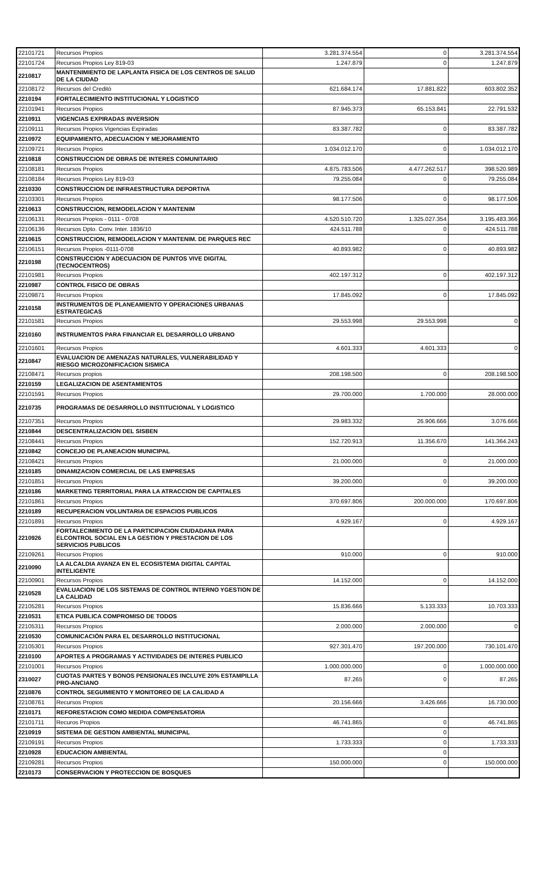| 22101721 | Recursos Propios | 3.281.374.554 | 0 | 3.281.374.554 |
| 22101724 | Recursos Propios Ley 819-03 | 1.247.879 | 0 | 1.247.879 |
| 2210817 | MANTENIMIENTO DE LAPLANTA FISICA DE LOS CENTROS DE SALUD DE LA CIUDAD | | | |
| 22108172 | Recursos del Creditó | 621.684.174 | 17.881.822 | 603.802.352 |
| 2210194 | FORTALECIMIENTO INSTITUCIONAL Y LOGISTICO | | | |
| 22101941 | Recursos Propios | 87.945.373 | 65.153.841 | 22.791.532 |
| 2210911 | VIGENCIAS EXPIRADAS INVERSION | | | |
| 22109111 | Recursos Propios Vigencias Expiradas | 83.387.782 | 0 | 83.387.782 |
| 2210972 | EQUIPAMIENTO, ADECUACION Y MEJORAMIENTO | | | |
| 22109721 | Recursos Propios | 1.034.012.170 | 0 | 1.034.012.170 |
| 2210818 | CONSTRUCCION DE OBRAS DE INTERES COMUNITARIO | | | |
| 22108181 | Recursos Propios | 4.875.783.506 | 4.477.262.517 | 398.520.989 |
| 22108184 | Recursos Propios Ley 819-03 | 79.255.084 | 0 | 79.255.084 |
| 2210330 | CONSTRUCCION DE INFRAESTRUCTURA DEPORTIVA | | | |
| 22103301 | Recursos Propios | 98.177.506 | 0 | 98.177.506 |
| 2210613 | CONSTRUCCION, REMODELACION Y MANTENIM | | | |
| 22106131 | Recursos Propios - 0111 - 0708 | 4.520.510.720 | 1.325.027.354 | 3.195.483.366 |
| 22106136 | Recursos Dpto. Conv. Inter. 1836/10 | 424.511.788 | 0 | 424.511.788 |
| 2210615 | CONSTRUCCION, REMODELACION Y MANTENIM. DE PARQUES REC | | | |
| 22106151 | Recursos Propios -0111-0708 | 40.893.982 | 0 | 40.893.982 |
| 2210198 | CONSTRUCCION Y ADECUACION DE PUNTOS VIVE DIGITAL (TECNOCENTROS) | | | |
| 22101981 | Recursos Propios | 402.197.312 | 0 | 402.197.312 |
| 2210987 | CONTROL FISICO DE OBRAS | | | |
| 22109871 | Recursos Propios | 17.845.092 | 0 | 17.845.092 |
| 2210158 | INSTRUMENTOS DE PLANEAMIENTO Y OPERACIONES URBANAS ESTRATEGICAS | | | |
| 22101581 | Recursos Propios | 29.553.998 | 29.553.998 | 0 |
| 2210160 | INSTRUMENTOS PARA FINANCIAR EL DESARROLLO URBANO | | | |
| 22101601 | Recursos Propios | 4.601.333 | 4.601.333 | 0 |
| 2210847 | EVALUACION DE AMENAZAS NATURALES, VULNERABILIDAD Y RIESGO MICROZONIFICACION SISMICA | | | |
| 22108471 | Recursos propios | 208.198.500 | 0 | 208.198.500 |
| 2210159 | LEGALIZACION DE ASENTAMIENTOS | | | |
| 22101591 | Recursos Propios | 29.700.000 | 1.700.000 | 28.000.000 |
| 2210735 | PROGRAMAS DE DESARROLLO INSTITUCIONAL Y LOGISTICO | | | |
| 22107351 | Recursos Propios | 29.983.332 | 26.906.666 | 3.076.666 |
| 2210844 | DESCENTRALIZACION DEL SISBEN | | | |
| 22108441 | Recursos Propios | 152.720.913 | 11.356.670 | 141.364.243 |
| 2210842 | CONCEJO DE PLANEACION MUNICIPAL | | | |
| 22108421 | Recursos Propios | 21.000.000 | 0 | 21.000.000 |
| 2210185 | DINAMIZACION COMERCIAL DE LAS EMPRESAS | | | |
| 22101851 | Recursos Propios | 39.200.000 | 0 | 39.200.000 |
| 2210186 | MARKETING TERRITORIAL PARA LA ATRACCION DE CAPITALES | | | |
| 22101861 | Recursos Propios | 370.697.806 | 200.000.000 | 170.697.806 |
| 2210189 | RECUPERACION VOLUNTARIA DE ESPACIOS PUBLICOS | | | |
| 22101891 | Recursos Propios | 4.929.167 | 0 | 4.929.167 |
| 2210926 | FORTALECIMIENTO DE LA PARTICIPACION CIUDADANA PARA ELCONTROL SOCIAL EN LA GESTION Y PRESTACION DE LOS SERVICIOS PUBLICOS | | | |
| 22109261 | Recursos Propios | 910.000 | 0 | 910.000 |
| 2210090 | LA ALCALDIA AVANZA EN EL ECOSISTEMA DIGITAL CAPITAL INTELIGENTE | | | |
| 22100901 | Recursos Propios | 14.152.000 | 0 | 14.152.000 |
| 2210528 | EVALUACION DE LOS SISTEMAS DE CONTROL INTERNO YGESTION DE LA CALIDAD | | | |
| 22105281 | Recursos Propios | 15.836.666 | 5.133.333 | 10.703.333 |
| 2210531 | ETICA PUBLICA COMPROMISO DE TODOS | | | |
| 22105311 | Recursos Propios | 2.000.000 | 2.000.000 | 0 |
| 2210530 | COMUNICACIÓN PARA EL DESARROLLO INSTITUCIONAL | | | |
| 22105301 | Recursos Propios | 927.301.470 | 197.200.000 | 730.101.470 |
| 2210100 | APORTES A PROGRAMAS Y ACTIVIDADES DE INTERES PUBLICO | | | |
| 22101001 | Recursos Propios | 1.000.000.000 | 0 | 1.000.000.000 |
| 2310027 | CUOTAS PARTES Y BONOS PENSIONALES INCLUYE 20% ESTAMPILLA PRO-ANCIANO | 87.265 | 0 | 87.265 |
| 2210876 | CONTROL SEGUIMIENTO Y MONITOREO DE LA CALIDAD A | | | |
| 22108761 | Recursos Propios | 20.156.666 | 3.426.666 | 16.730.000 |
| 2210171 | REFORESTACION COMO MEDIDA COMPENSATORIA | | | |
| 22101711 | Recuros Propios | 46.741.865 | 0 | 46.741.865 |
| 2210919 | SISTEMA DE GESTION AMBIENTAL MUNICIPAL | | 0 | |
| 22109191 | Recursos Propios | 1.733.333 | 0 | 1.733.333 |
| 2210928 | EDUCACION AMBIENTAL | | 0 | |
| 22109281 | Recursos Propios | 150.000.000 | 0 | 150.000.000 |
| 2210173 | CONSERVACION Y PROTECCION DE BOSQUES | | | |